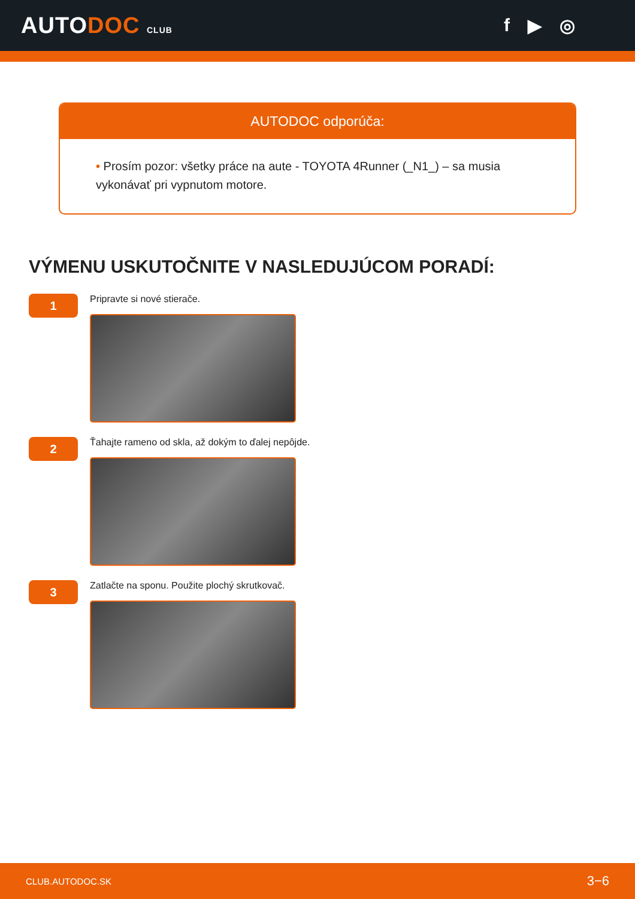AUTODOC CLUB
f ▶ ◎
AUTODOC odporúča:
• Prosím pozor: všetky práce na aute - TOYOTA 4Runner (_N1_) – sa musia vykonávať pri vypnutom motore.
VÝMENU USKUTOČNITE V NASLEDUJÚCOM PORADÍ:
1
Pripravte si nové stierače.
2
Ťahajte rameno od skla, až dokým to ďalej nepôjde.
3
Zatlačte na sponu. Použite plochý skrutkovač.
CLUB.AUTODOC.SK 3−6